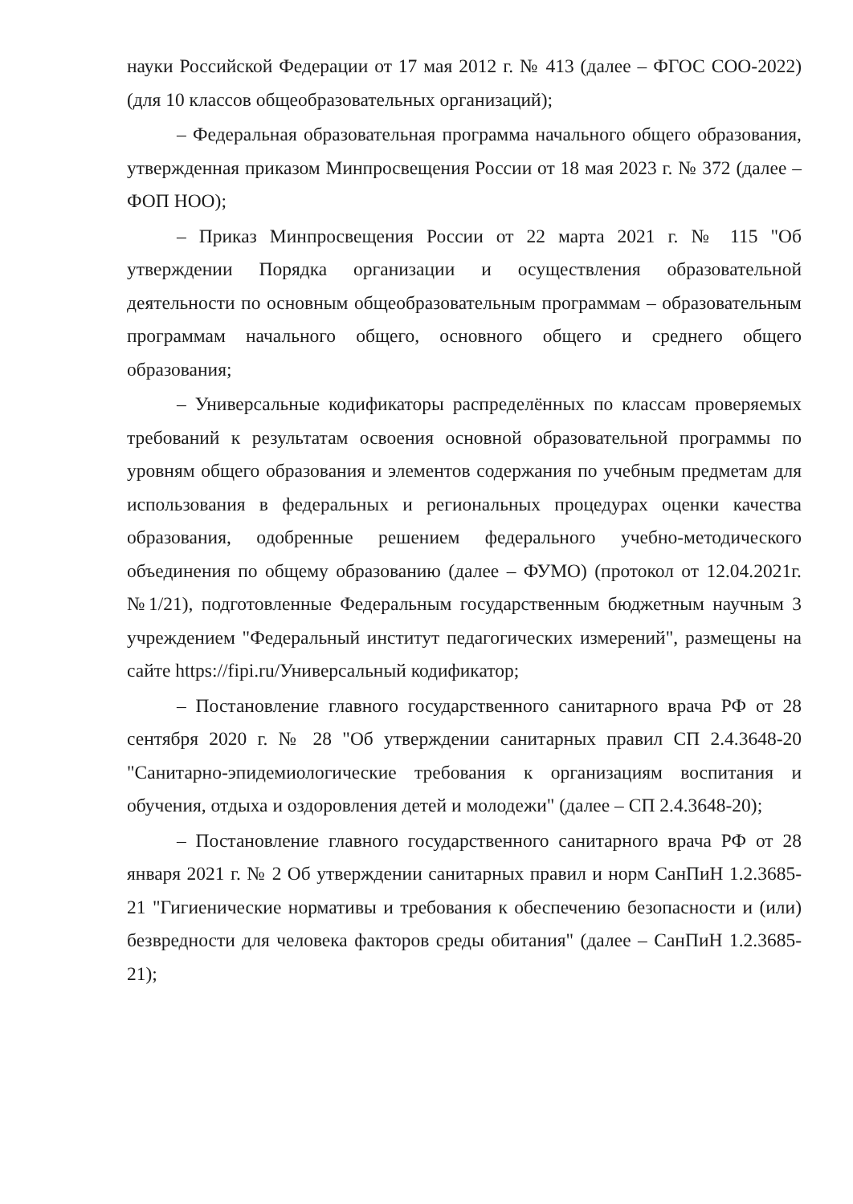науки Российской Федерации от 17 мая 2012 г. № 413 (далее – ФГОС СОО-2022) (для 10 классов общеобразовательных организаций);
– Федеральная образовательная программа начального общего образования, утвержденная приказом Минпросвещения России от 18 мая 2023 г. № 372 (далее – ФОП НОО);
– Приказ Минпросвещения России от 22 марта 2021 г. № 115 "Об утверждении Порядка организации и осуществления образовательной деятельности по основным общеобразовательным программам – образовательным программам начального общего, основного общего и среднего общего образования;
– Универсальные кодификаторы распределённых по классам проверяемых требований к результатам освоения основной образовательной программы по уровням общего образования и элементов содержания по учебным предметам для использования в федеральных и региональных процедурах оценки качества образования, одобренные решением федерального учебно-методического объединения по общему образованию (далее – ФУМО) (протокол от 12.04.2021г. №1/21), подготовленные Федеральным государственным бюджетным научным 3 учреждением "Федеральный институт педагогических измерений", размещены на сайте https://fipi.ru/Универсальный кодификатор;
– Постановление главного государственного санитарного врача РФ от 28 сентября 2020 г. № 28 "Об утверждении санитарных правил СП 2.4.3648-20 "Санитарно-эпидемиологические требования к организациям воспитания и обучения, отдыха и оздоровления детей и молодежи" (далее – СП 2.4.3648-20);
– Постановление главного государственного санитарного врача РФ от 28 января 2021 г. № 2 Об утверждении санитарных правил и норм СанПиН 1.2.3685- 21 "Гигиенические нормативы и требования к обеспечению безопасности и (или) безвредности для человека факторов среды обитания" (далее – СанПиН 1.2.3685- 21);